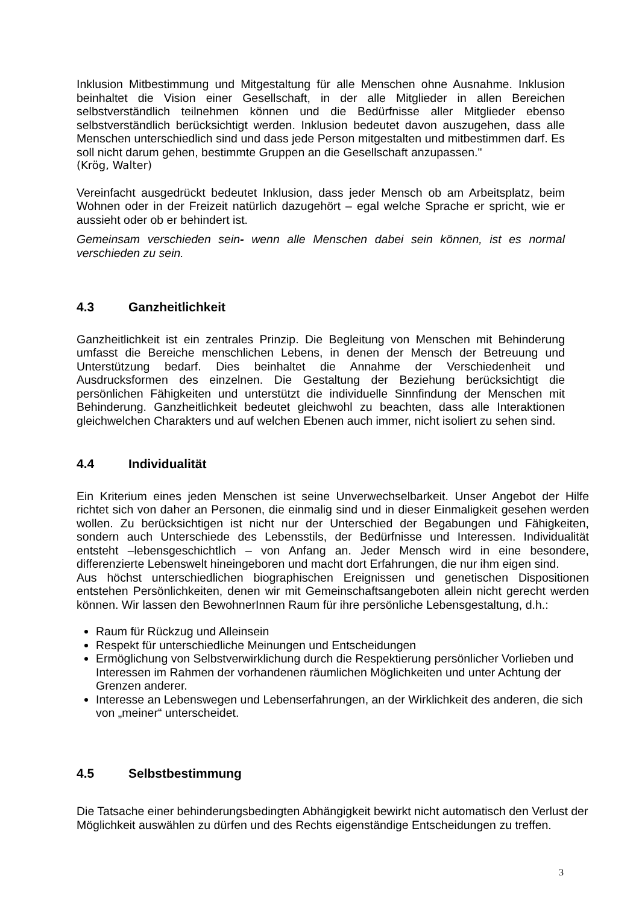Inklusion Mitbestimmung und Mitgestaltung für alle Menschen ohne Ausnahme. Inklusion beinhaltet die Vision einer Gesellschaft, in der alle Mitglieder in allen Bereichen selbstverständlich teilnehmen können und die Bedürfnisse aller Mitglieder ebenso selbstverständlich berücksichtigt werden. Inklusion bedeutet davon auszugehen, dass alle Menschen unterschiedlich sind und dass jede Person mitgestalten und mitbestimmen darf. Es soll nicht darum gehen, bestimmte Gruppen an die Gesellschaft anzupassen."
(Krög, Walter)
Vereinfacht ausgedrückt bedeutet Inklusion, dass jeder Mensch ob am Arbeitsplatz, beim Wohnen oder in der Freizeit natürlich dazugehört – egal welche Sprache er spricht, wie er aussieht oder ob er behindert ist.
Gemeinsam verschieden sein- wenn alle Menschen dabei sein können, ist es normal verschieden zu sein.
4.3 Ganzheitlichkeit
Ganzheitlichkeit ist ein zentrales Prinzip. Die Begleitung von Menschen mit Behinderung umfasst die Bereiche menschlichen Lebens, in denen der Mensch der Betreuung und Unterstützung bedarf. Dies beinhaltet die Annahme der Verschiedenheit und Ausdrucksformen des einzelnen. Die Gestaltung der Beziehung berücksichtigt die persönlichen Fähigkeiten und unterstützt die individuelle Sinnfindung der Menschen mit Behinderung. Ganzheitlichkeit bedeutet gleichwohl zu beachten, dass alle Interaktionen gleichwelchen Charakters und auf welchen Ebenen auch immer, nicht isoliert zu sehen sind.
4.4 Individualität
Ein Kriterium eines jeden Menschen ist seine Unverwechselbarkeit. Unser Angebot der Hilfe richtet sich von daher an Personen, die einmalig sind und in dieser Einmaligkeit gesehen werden wollen. Zu berücksichtigen ist nicht nur der Unterschied der Begabungen und Fähigkeiten, sondern auch Unterschiede des Lebensstils, der Bedürfnisse und Interessen. Individualität entsteht –lebensgeschichtlich – von Anfang an. Jeder Mensch wird in eine besondere, differenzierte Lebenswelt hineingeboren und macht dort Erfahrungen, die nur ihm eigen sind.
Aus höchst unterschiedlichen biographischen Ereignissen und genetischen Dispositionen entstehen Persönlichkeiten, denen wir mit Gemeinschaftsangeboten allein nicht gerecht werden können. Wir lassen den BewohnerInnen Raum für ihre persönliche Lebensgestaltung, d.h.:
Raum für Rückzug und Alleinsein
Respekt für unterschiedliche Meinungen und Entscheidungen
Ermöglichung von Selbstverwirklichung durch die Respektierung persönlicher Vorlieben und Interessen im Rahmen der vorhandenen räumlichen Möglichkeiten und unter Achtung der Grenzen anderer.
Interesse an Lebenswegen und Lebenserfahrungen, an der Wirklichkeit des anderen, die sich von „meiner“ unterscheidet.
4.5 Selbstbestimmung
Die Tatsache einer behinderungsbedingten Abhängigkeit bewirkt nicht automatisch den Verlust der Möglichkeit auswählen zu dürfen und des Rechts eigenständige Entscheidungen zu treffen.
3